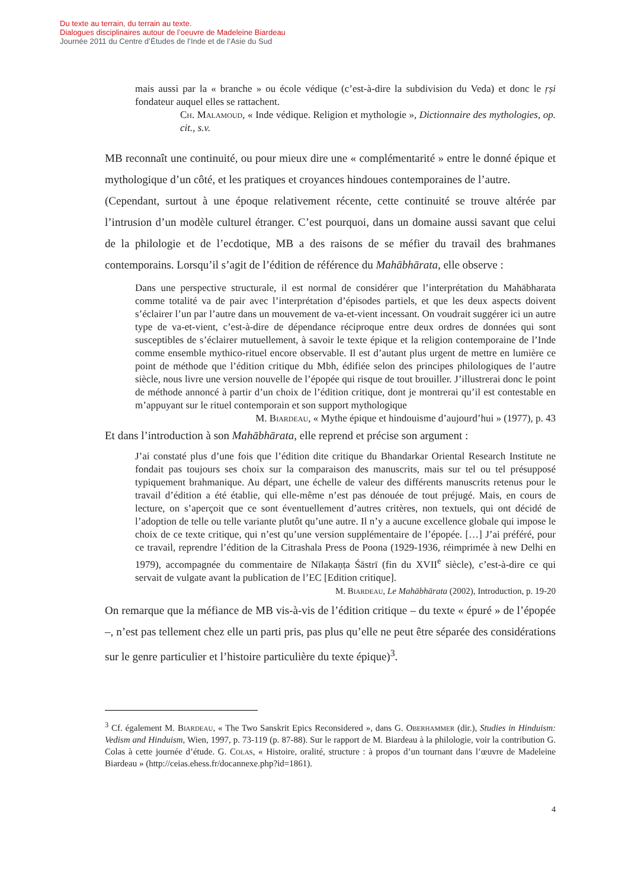Du texte au terrain, du terrain au texte.
Dialogues disciplinaires autour de l’oeuvre de Madeleine Biardeau
Journée 2011 du Centre d’Études de l’Inde et de l’Asie du Sud
mais aussi par la « branche » ou école védique (c’est-à-dire la subdivision du Veda) et donc le ṛṣi fondateur auquel elles se rattachent.
Ch. Malamoud, « Inde védique. Religion et mythologie », Dictionnaire des mythologies, op. cit., s.v.
MB reconnaît une continuité, ou pour mieux dire une « complémentarité » entre le donné épique et mythologique d’un côté, et les pratiques et croyances hindoues contemporaines de l’autre.
(Cependant, surtout à une époque relativement récente, cette continuité se trouve altérée par l’intrusion d’un modèle culturel étranger. C’est pourquoi, dans un domaine aussi savant que celui de la philologie et de l’ecdotique, MB a des raisons de se méfier du travail des brahmanes contemporains. Lorsqu’il s’agit de l’édition de référence du Mahābhārata, elle observe :
Dans une perspective structurale, il est normal de considérer que l’interprétation du Mahābharata comme totalité va de pair avec l’interprétation d’épisodes partiels, et que les deux aspects doivent s’éclairer l’un par l’autre dans un mouvement de va-et-vient incessant. On voudrait suggérer ici un autre type de va-et-vient, c’est-à-dire de dépendance réciproque entre deux ordres de données qui sont susceptibles de s’éclairer mutuellement, à savoir le texte épique et la religion contemporaine de l’Inde comme ensemble mythico-rituel encore observable. Il est d’autant plus urgent de mettre en lumière ce point de méthode que l’édition critique du Mbh, édifiée selon des principes philologiques de l’autre siècle, nous livre une version nouvelle de l’épopée qui risque de tout brouiller. J’illustrerai donc le point de méthode annoncé à partir d’un choix de l’édition critique, dont je montrerai qu’il est contestable en m’appuyant sur le rituel contemporain et son support mythologique
M. Biardeau, « Mythe épique et hindouisme d’aujourd’hui » (1977), p. 43
Et dans l’introduction à son Mahābhārata, elle reprend et précise son argument :
J’ai constaté plus d’une fois que l’édition dite critique du Bhandarkar Oriental Research Institute ne fondait pas toujours ses choix sur la comparaison des manuscrits, mais sur tel ou tel présupposé typiquement brahmanique. Au départ, une échelle de valeur des différents manuscrits retenus pour le travail d’édition a été établie, qui elle-même n’est pas dénouée de tout préjugé. Mais, en cours de lecture, on s’aperçoit que ce sont éventuellement d’autres critères, non textuels, qui ont décidé de l’adoption de telle ou telle variante plutôt qu’une autre. Il n’y a aucune excellence globale qui impose le choix de ce texte critique, qui n’est qu’une version supplémentaire de l’épopée. […] J’ai préféré, pour ce travail, reprendre l’édition de la Citrashala Press de Poona (1929-1936, réimprimée à new Delhi en 1979), accompagnée du commentaire de Nīlakaṇṭa Śāstrī (fin du XVII<sup>e</sup> siècle), c’est-à-dire ce qui servait de vulgate avant la publication de l’EC [Edition critique].
M. Biardeau, Le Mahābhārata (2002), Introduction, p. 19-20
On remarque que la méfiance de MB vis-à-vis de l’édition critique – du texte « épuré » de l’épopée –, n’est pas tellement chez elle un parti pris, pas plus qu’elle ne peut être séparée des considérations sur le genre particulier et l’histoire particulière du texte épique)<sup>3</sup>.
<sup>3</sup> Cf. également M. Biardeau, « The Two Sanskrit Epics Reconsidered », dans G. Oberhammer (dir.), Studies in Hinduism: Vedism and Hinduism, Wien, 1997, p. 73-119 (p. 87-88). Sur le rapport de M. Biardeau à la philologie, voir la contribution G. Colas à cette journée d’étude. G. Colas, « Histoire, oralité, structure : à propos d’un tournant dans l’œuvre de Madeleine Biardeau » (http://ceias.ehess.fr/docannexe.php?id=1861).
4